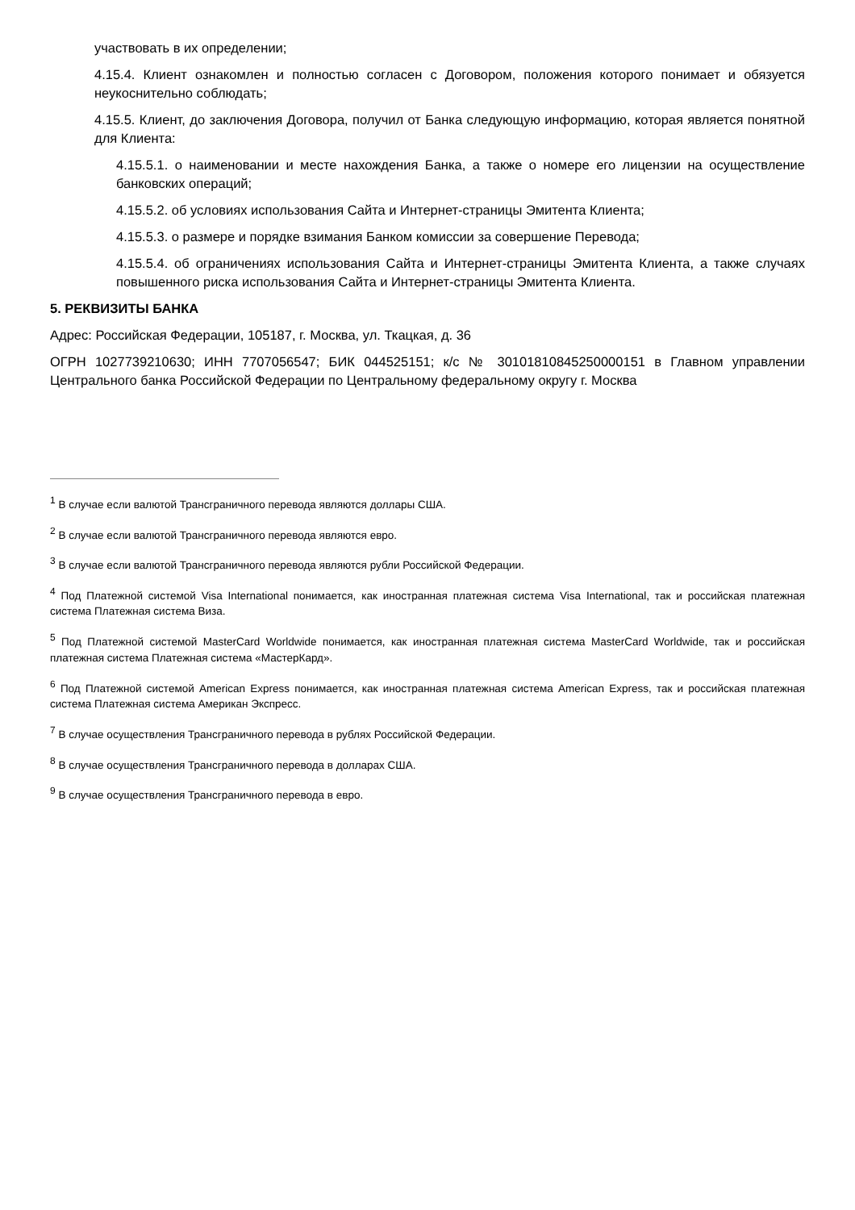участвовать в их определении;
4.15.4. Клиент ознакомлен и полностью согласен с Договором, положения которого понимает и обязуется неукоснительно соблюдать;
4.15.5. Клиент, до заключения Договора, получил от Банка следующую информацию, которая является понятной для Клиента:
4.15.5.1. о наименовании и месте нахождения Банка, а также о номере его лицензии на осуществление банковских операций;
4.15.5.2. об условиях использования Сайта и Интернет-страницы Эмитента Клиента;
4.15.5.3. о размере и порядке взимания Банком комиссии за совершение Перевода;
4.15.5.4. об ограничениях использования Сайта и Интернет-страницы Эмитента Клиента, а также случаях повышенного риска использования Сайта и Интернет-страницы Эмитента Клиента.
5. РЕКВИЗИТЫ БАНКА
Адрес: Российская Федерации, 105187, г. Москва, ул. Ткацкая, д. 36
ОГРН 1027739210630; ИНН 7707056547; БИК 044525151; к/с № 30101810845250000151 в Главном управлении Центрального банка Российской Федерации по Центральному федеральному округу г. Москва
<sup>1</sup> В случае если валютой Трансграничного перевода являются доллары США.
<sup>2</sup> В случае если валютой Трансграничного перевода являются евро.
<sup>3</sup> В случае если валютой Трансграничного перевода являются рубли Российской Федерации.
<sup>4</sup> Под Платежной системой Visa International понимается, как иностранная платежная система Visa International, так и российская платежная система Платежная система Виза.
<sup>5</sup> Под Платежной системой MasterCard Worldwide понимается, как иностранная платежная система MasterCard Worldwide, так и российская платежная система Платежная система «МастерКард».
<sup>6</sup> Под Платежной системой American Express понимается, как иностранная платежная система American Express, так и российская платежная система Платежная система Американ Экспресс.
<sup>7</sup> В случае осуществления Трансграничного перевода в рублях Российской Федерации.
<sup>8</sup> В случае осуществления Трансграничного перевода в долларах США.
<sup>9</sup> В случае осуществления Трансграничного перевода в евро.